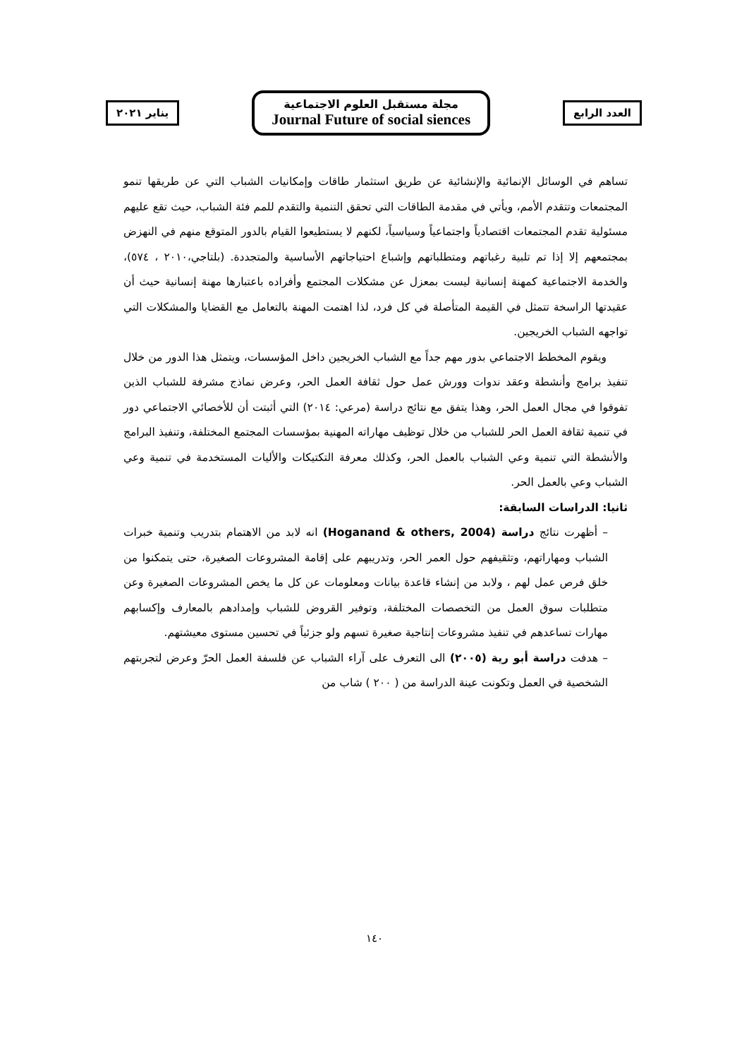يناير ٢٠٢١
مجلة مستقبل العلوم الاجتماعية
Journal Future of social siences
العدد الرابع
تساهم في الوسائل الإنمائية والإنشائية عن طريق استثمار طاقات وإمكانيات الشباب التي عن طريقها تنمو المجتمعات وتتقدم الأمم، ويأتي في مقدمة الطاقات التي تحقق التنمية والتقدم للمم فئة الشباب، حيث تقع عليهم مسئولية تقدم المجتمعات اقتصادياً واجتماعياً وسياسياً، لكنهم لا يستطيعوا القيام بالدور المتوقع منهم في النهزض بمجتمعهم إلا إذا تم تلبية رغباتهم ومتطلباتهم وإشباع احتياجاتهم الأساسية والمتجددة. (بلتاجي،٢٠١٠ ، ٥٧٤)، والخدمة الاجتماعية كمهنة إنسانية ليست بمعزل عن مشكلات المجتمع وأفراده باعتبارها مهنة إنسانية حيث أن عقيدتها الراسخة تتمثل في القيمة المتأصلة في كل فرد، لذا اهتمت المهنة بالتعامل مع القضايا والمشكلات التي تواجهه الشباب الخريجين.
ويقوم المخطط الاجتماعي بدور مهم جداً مع الشباب الخريجين داخل المؤسسات، ويتمثل هذا الدور من خلال تنفيذ برامج وأنشطة وعقد ندوات وورش عمل حول ثقافة العمل الحر، وعرض نماذج مشرفة للشباب الذين تفوقوا في مجال العمل الحر، وهذا يتفق مع نتائج دراسة (مرعي: ٢٠١٤) التي أثبتت أن للأخصائي الاجتماعي دور في تنمية ثقافة العمل الحر للشباب من خلال توظيف مهاراته المهنية بمؤسسات المجتمع المختلفة، وتنفيذ البرامج والأنشطة التي تنمية وعي الشباب بالعمل الحر، وكذلك معرفة التكتيكات والأليات المستخدمة في تنمية وعي الشباب وعي بالعمل الحر.
ثانيا: الدراسات السابقة:
– أظهرت نتائج دراسة (Hoganand & others, 2004) انه لابد من الاهتمام بتدريب وتنمية خبرات الشباب ومهاراتهم، وتثقيفهم حول العمر الحر، وتدريبهم على إقامة المشروعات الصغيرة، حتى يتمكنوا من خلق فرص عمل لهم ، ولابد من إنشاء قاعدة بيانات ومعلومات عن كل ما يخص المشروعات الصغيرة وعن متطلبات سوق العمل من التخصصات المختلفة، وتوفير القروض للشباب وإمدادهم بالمعارف وإكسابهم مهارات تساعدهم في تنفيذ مشروعات إنتاجية صغيرة تسهم ولو جزئياً في تحسين مستوى معيشتهم.
– هدفت دراسة أبو رية (٢٠٠٥) الى التعرف على آراء الشباب عن فلسفة العمل الحرّ وعرض لتجربتهم الشخصية في العمل وتكونت عينة الدراسة من ( ٢٠٠ ) شاب من
١٤٠